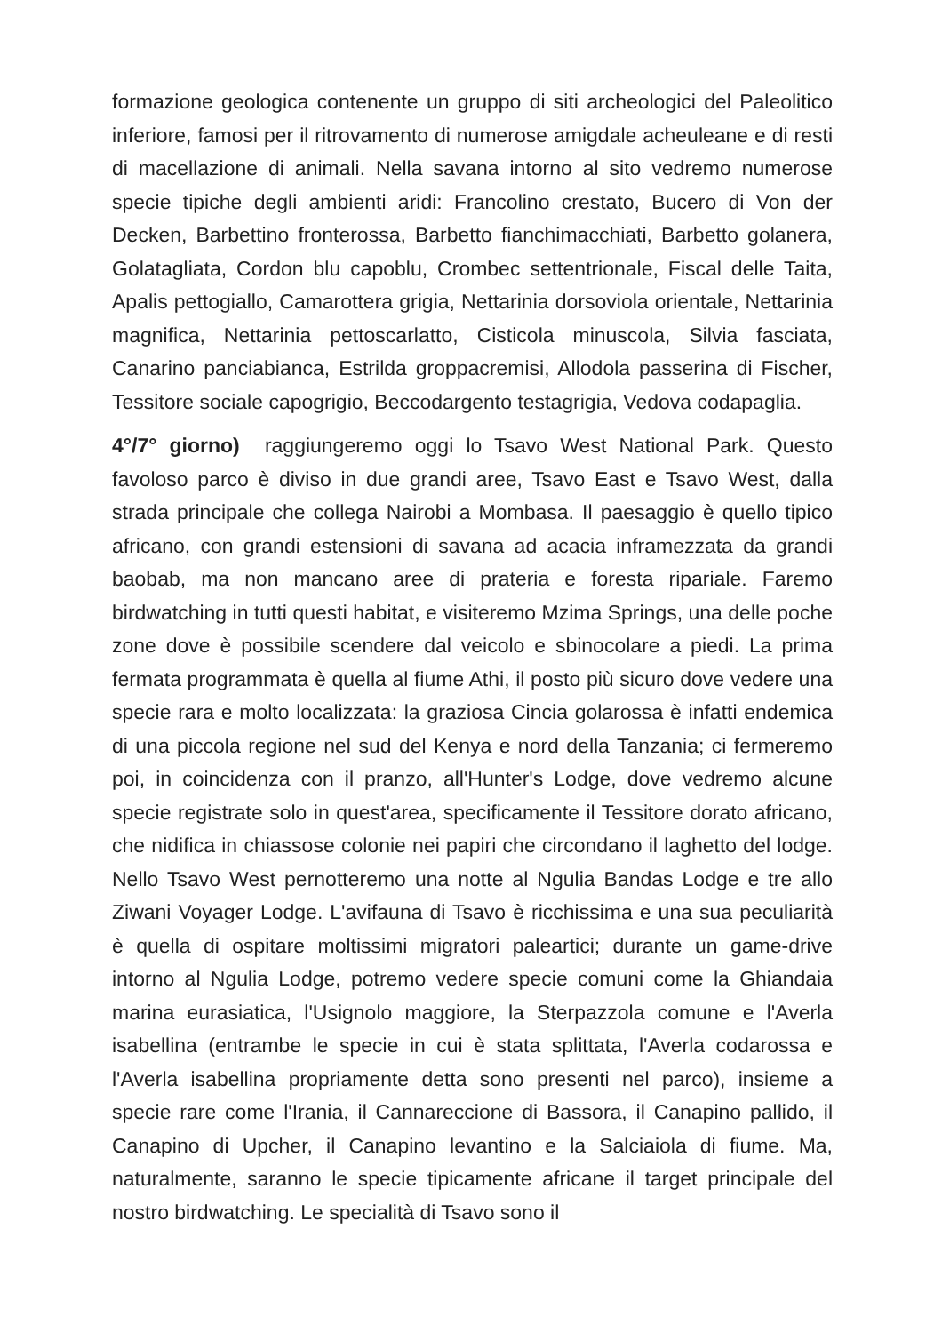formazione geologica contenente un gruppo di siti archeologici del Paleolitico inferiore, famosi per il ritrovamento di numerose amigdale acheuleane e di resti di macellazione di animali. Nella savana intorno al sito vedremo numerose specie tipiche degli ambienti aridi: Francolino crestato, Bucero di Von der Decken, Barbettino fronterossa, Barbetto fianchimacchiati, Barbetto golanera, Golatagliata, Cordon blu capoblu, Crombec settentrionale, Fiscal delle Taita, Apalis pettogiallo, Camarottera grigia, Nettarinia dorsoviola orientale, Nettarinia magnifica, Nettarinia pettoscarlatto, Cisticola minuscola, Silvia fasciata, Canarino panciabianca, Estrilda groppacremisi, Allodola passerina di Fischer, Tessitore sociale capogrigio, Beccodargento testagrigia, Vedova codapaglia.
4°/7° giorno) raggiungeremo oggi lo Tsavo West National Park. Questo favoloso parco è diviso in due grandi aree, Tsavo East e Tsavo West, dalla strada principale che collega Nairobi a Mombasa. Il paesaggio è quello tipico africano, con grandi estensioni di savana ad acacia inframezzata da grandi baobab, ma non mancano aree di prateria e foresta ripariale. Faremo birdwatching in tutti questi habitat, e visiteremo Mzima Springs, una delle poche zone dove è possibile scendere dal veicolo e sbinocolare a piedi. La prima fermata programmata è quella al fiume Athi, il posto più sicuro dove vedere una specie rara e molto localizzata: la graziosa Cincia golarossa è infatti endemica di una piccola regione nel sud del Kenya e nord della Tanzania; ci fermeremo poi, in coincidenza con il pranzo, all'Hunter's Lodge, dove vedremo alcune specie registrate solo in quest'area, specificamente il Tessitore dorato africano, che nidifica in chiassose colonie nei papiri che circondano il laghetto del lodge. Nello Tsavo West pernotteremo una notte al Ngulia Bandas Lodge e tre allo Ziwani Voyager Lodge. L'avifauna di Tsavo è ricchissima e una sua peculiarità è quella di ospitare moltissimi migratori paleartici; durante un game-drive intorno al Ngulia Lodge, potremo vedere specie comuni come la Ghiandaia marina eurasiatica, l'Usignolo maggiore, la Sterpazzola comune e l'Averla isabellina (entrambe le specie in cui è stata splittata, l'Averla codarossa e l'Averla isabellina propriamente detta sono presenti nel parco), insieme a specie rare come l'Irania, il Cannareccione di Bassora, il Canapino pallido, il Canapino di Upcher, il Canapino levantino e la Salciaiola di fiume. Ma, naturalmente, saranno le specie tipicamente africane il target principale del nostro birdwatching. Le specialità di Tsavo sono il